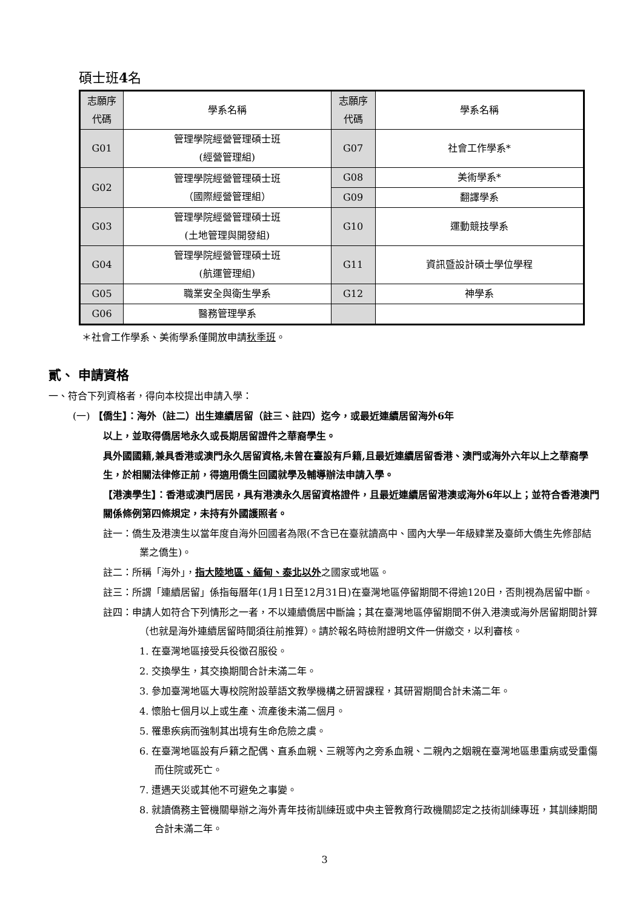碩士班4名
| 志願序 代碼 | 學系名稱 | 志願序 代碼 | 學系名稱 |
| G01 | 管理學院經營管理碩士班 (經營管理組) | G07 | 社會工作學系* |
| G02 | 管理學院經營管理碩士班 （國際經營管理組） | G08 | 美術學系* |
| | | G09 | 翻譯學系 |
| G03 | 管理學院經營管理碩士班 (土地管理與開發組) | G10 | 運動競技學系 |
| G04 | 管理學院經營管理碩士班 (航運管理組) | G11 | 資訊暨設計碩士學位學程 |
| G05 | 職業安全與衛生學系 | G12 | 神學系 |
| G06 | 醫務管理學系 | | |
＊社會工作學系、美術學系僅開放申請秋季班。
貳、 申請資格
一、符合下列資格者，得向本校提出申請入學：
(一) 【僑生】：海外（註二）出生連續居留（註三、註四）迄今，或最近連續居留海外6年
以上，並取得僑居地永久或長期居留證件之華裔學生。
具外國國籍,兼具香港或澳門永久居留資格,未曾在臺設有戶籍,且最近連續居留香港、澳門或海外六年以上之華裔學生，於相關法律修正前，得適用僑生回國就學及輔導辦法申請入學。
【港澳學生】：香港或澳門居民，具有港澳永久居留資格證件，且最近連續居留港澳或海外6年以上；並符合香港澳門關係條例第四條規定，未持有外國護照者。
註一：僑生及港澳生以當年度自海外回國者為限(不含已在臺就讀高中、國內大學一年級肄業及臺師大僑生先修部結業之僑生)。
註二：所稱「海外」，指大陸地區、緬甸、泰北以外之國家或地區。
註三：所謂「連續居留」係指每曆年(1月1日至12月31日)在臺灣地區停留期間不得逾120日，否則視為居留中斷。
註四：申請人如符合下列情形之一者，不以連續僑居中斷論；其在臺灣地區停留期間不併入港澳或海外居留期間計算（也就是海外連續居留時間須往前推算）。請於報名時檢附證明文件一併繳交，以利審核。
1. 在臺灣地區接受兵役徵召服役。
2. 交換學生，其交換期間合計未滿二年。
3. 參加臺灣地區大專校院附設華語文教學機構之研習課程，其研習期間合計未滿二年。
4. 懷胎七個月以上或生產、流產後未滿二個月。
5. 罹患疾病而強制其出境有生命危險之虞。
6. 在臺灣地區設有戶籍之配偶、直系血親、三親等內之旁系血親、二親內之姻親在臺灣地區患重病或受重傷而住院或死亡。
7. 遭遇天災或其他不可避免之事變。
8. 就讀僑務主管機關舉辦之海外青年技術訓練班或中央主管教育行政機關認定之技術訓練專班，其訓練期間合計未滿二年。
3